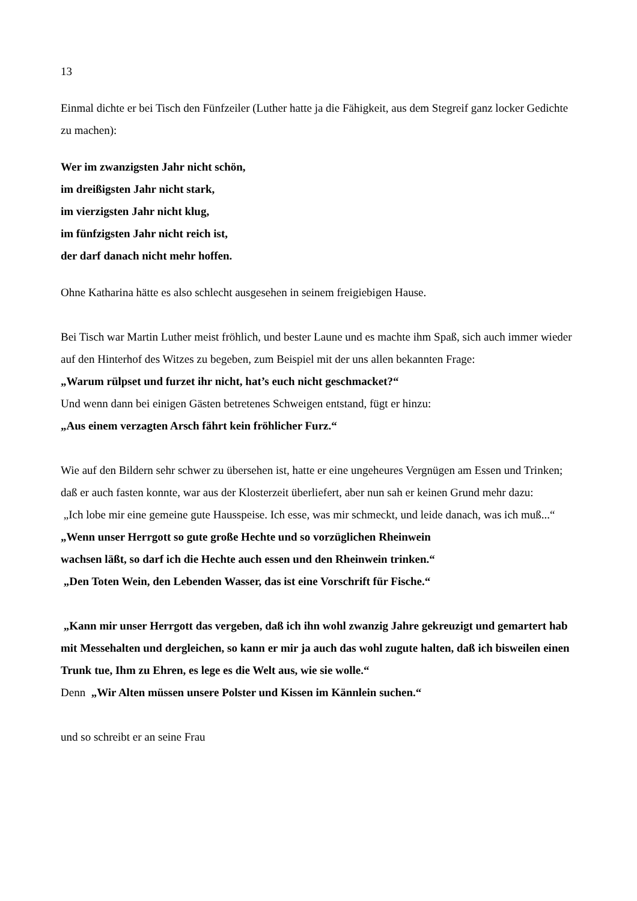13
Einmal dichte er bei Tisch den Fünfzeiler (Luther hatte ja die Fähigkeit, aus dem Stegreif ganz locker Gedichte zu machen):
Wer im zwanzigsten Jahr nicht schön,
im dreißigsten Jahr nicht stark,
im vierzigsten Jahr nicht klug,
im fünfzigsten Jahr nicht reich ist,
der darf danach nicht mehr hoffen.
Ohne Katharina hätte es also schlecht ausgesehen in seinem freigiebigen Hause.
Bei Tisch war Martin Luther meist fröhlich, und bester Laune und es machte ihm Spaß, sich auch immer wieder auf den Hinterhof des Witzes zu begeben, zum Beispiel mit der uns allen bekannten Frage:
„Warum rülpset und furzet ihr nicht, hat’s euch nicht geschmacket?“
Und wenn dann bei einigen Gästen betretenes Schweigen entstand, fügt er hinzu:
„Aus einem verzagten Arsch fährt kein fröhlicher Furz.“
Wie auf den Bildern sehr schwer zu übersehen ist, hatte er eine ungeheures Vergnügen am Essen und Trinken; daß er auch fasten konnte, war aus der Klosterzeit überliefert, aber nun sah er keinen Grund mehr dazu:
„Ich lobe mir eine gemeine gute Hausspeise. Ich esse, was mir schmeckt, und leide danach, was ich muß...“
„Wenn unser Herrgott so gute große Hechte und so vorzüglichen Rheinwein
wachsen läßt, so darf ich die Hechte auch essen und den Rheinwein trinken.“
„Den Toten Wein, den Lebenden Wasser, das ist eine Vorschrift für Fische.“
„Kann mir unser Herrgott das vergeben, daß ich ihn wohl zwanzig Jahre gekreuzigt und gemartert hab mit Messehalten und dergleichen, so kann er mir ja auch das wohl zugute halten, daß ich bisweilen einen Trunk tue, Ihm zu Ehren, es lege es die Welt aus, wie sie wolle.“
Denn „Wir Alten müssen unsere Polster und Kissen im Kännlein suchen.“
und so schreibt er an seine Frau